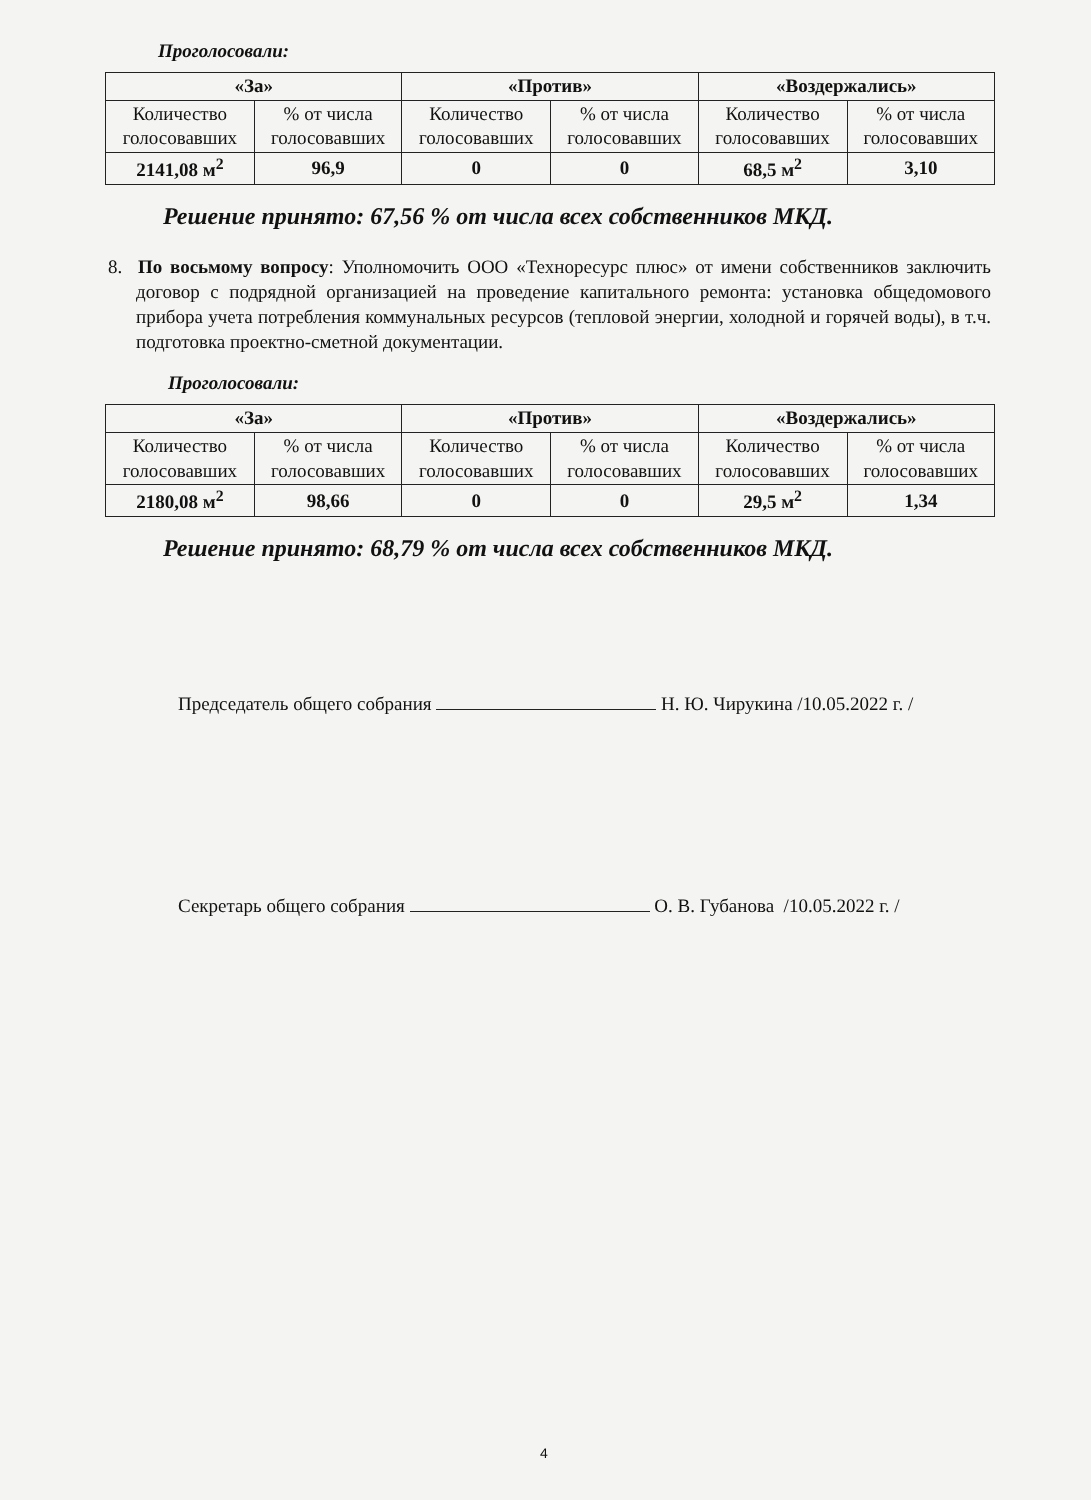Проголосовали:
| «За» | | «Против» | | «Воздержались» | |
| --- | --- | --- | --- | --- | --- |
| Количество голосовавших | % от числа голосовавших | Количество голосовавших | % от числа голосовавших | Количество голосовавших | % от числа голосовавших |
| 2141,08 м<sup>2</sup> | 96,9 | 0 | 0 | 68,5 м<sup>2</sup> | 3,10 |
Решение принято: 67,56 % от числа всех собственников МКД.
8. По восьмому вопросу: Уполномочить ООО «Техноресурс плюс» от имени собственников заключить договор с подрядной организацией на проведение капитального ремонта: установка общедомового прибора учета потребления коммунальных ресурсов (тепловой энергии, холодной и горячей воды), в т.ч. подготовка проектно-сметной документации.
Проголосовали:
| «За» | | «Против» | | «Воздержались» | |
| --- | --- | --- | --- | --- | --- |
| Количество голосовавших | % от числа голосовавших | Количество голосовавших | % от числа голосовавших | Количество голосовавших | % от числа голосовавших |
| 2180,08 м<sup>2</sup> | 98,66 | 0 | 0 | 29,5 м<sup>2</sup> | 1,34 |
Решение принято: 68,79 % от числа всех собственников МКД.
Председатель общего собрания Н. Ю. Чирукина /10.05.2022 г. /
Секретарь общего собрания О. В. Губанова /10.05.2022 г. /
4